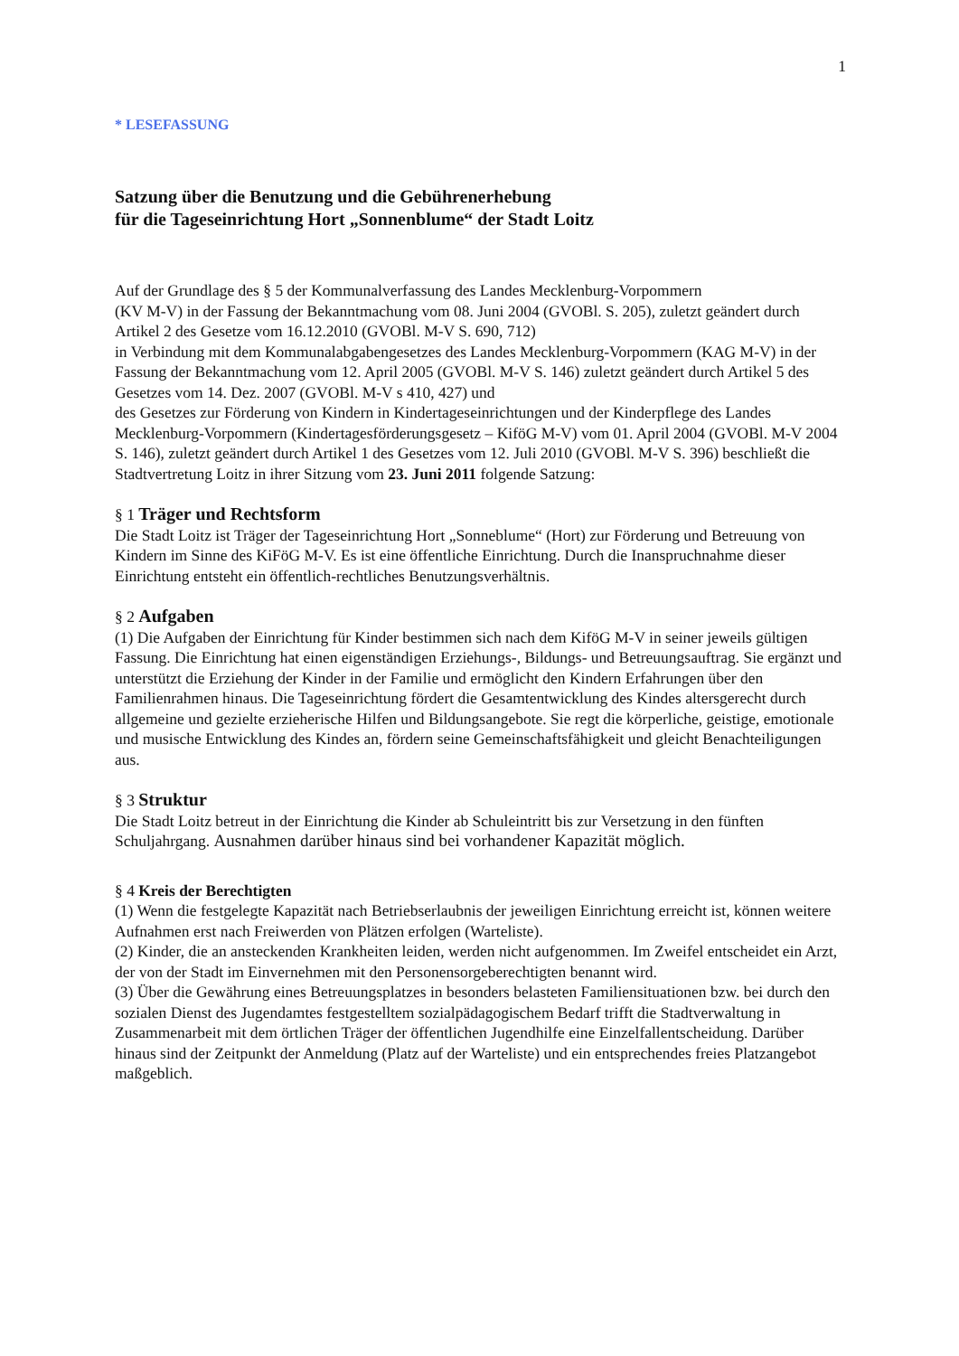1
* LESEFASSUNG
Satzung über die Benutzung und die Gebührenerhebung
für die Tageseinrichtung Hort „Sonnenblume“ der Stadt Loitz
Auf der Grundlage des § 5 der Kommunalverfassung des Landes Mecklenburg-Vorpommern
(KV M-V) in der Fassung der Bekanntmachung vom 08. Juni 2004 (GVOBl. S. 205), zuletzt geändert durch Artikel 2 des Gesetze vom 16.12.2010 (GVOBl. M-V S. 690, 712)
in Verbindung mit dem Kommunalabgabengesetzes des Landes Mecklenburg-Vorpommern (KAG M-V) in der Fassung der Bekanntmachung vom 12. April 2005 (GVOBl. M-V S. 146) zuletzt geändert durch Artikel 5 des Gesetzes vom 14. Dez. 2007 (GVOBl. M-V s 410, 427) und
des Gesetzes zur Förderung von Kindern in Kindertageseinrichtungen und der Kinderpflege des Landes Mecklenburg-Vorpommern (Kindertagesförderungsgesetz – KiföG M-V) vom 01. April 2004 (GVOBl. M-V 2004 S. 146), zuletzt geändert durch Artikel 1 des Gesetzes vom 12. Juli 2010 (GVOBl. M-V S. 396) beschließt die Stadtvertretung Loitz in ihrer Sitzung vom 23. Juni 2011 folgende Satzung:
§ 1 Träger und Rechtsform
Die Stadt Loitz ist Träger der Tageseinrichtung Hort „Sonneblume“ (Hort) zur Förderung und Betreuung von Kindern im Sinne des KiFöG M-V. Es ist eine öffentliche Einrichtung. Durch die Inanspruchnahme dieser Einrichtung entsteht ein öffentlich-rechtliches Benutzungsverhältnis.
§ 2 Aufgaben
(1) Die Aufgaben der Einrichtung für Kinder bestimmen sich nach dem KiföG M-V in seiner jeweils gültigen Fassung. Die Einrichtung hat einen eigenständigen Erziehungs-, Bildungs- und Betreuungsauftrag. Sie ergänzt und unterstützt die Erziehung der Kinder in der Familie und ermöglicht den Kindern Erfahrungen über den Familienrahmen hinaus. Die Tageseinrichtung fördert die Gesamtentwicklung des Kindes altersgerecht durch allgemeine und gezielte erzieherische Hilfen und Bildungsangebote. Sie regt die körperliche, geistige, emotionale und musische Entwicklung des Kindes an, fördern seine Gemeinschaftsfähigkeit und gleicht Benachteiligungen aus.
§ 3 Struktur
Die Stadt Loitz betreut in der Einrichtung die Kinder ab Schuleintritt bis zur Versetzung in den fünften Schuljahrgang. Ausnahmen darüber hinaus sind bei vorhandener Kapazität möglich.
§ 4 Kreis der Berechtigten
(1) Wenn die festgelegte Kapazität nach Betriebserlaubnis der jeweiligen Einrichtung erreicht ist, können weitere Aufnahmen erst nach Freiwerden von Plätzen erfolgen (Warteliste).
(2) Kinder, die an ansteckenden Krankheiten leiden, werden nicht aufgenommen. Im Zweifel entscheidet ein Arzt, der von der Stadt im Einvernehmen mit den Personensorgeberechtigten benannt wird.
(3) Über die Gewährung eines Betreuungsplatzes in besonders belasteten Familiensituationen bzw. bei durch den sozialen Dienst des Jugendamtes festgestelltem sozialpädagogischem Bedarf trifft die Stadtverwaltung in Zusammenarbeit mit dem örtlichen Träger der öffentlichen Jugendhilfe eine Einzelfallentscheidung. Darüber hinaus sind der Zeitpunkt der Anmeldung (Platz auf der Warteliste) und ein entsprechendes freies Platzangebot maßgeblich.